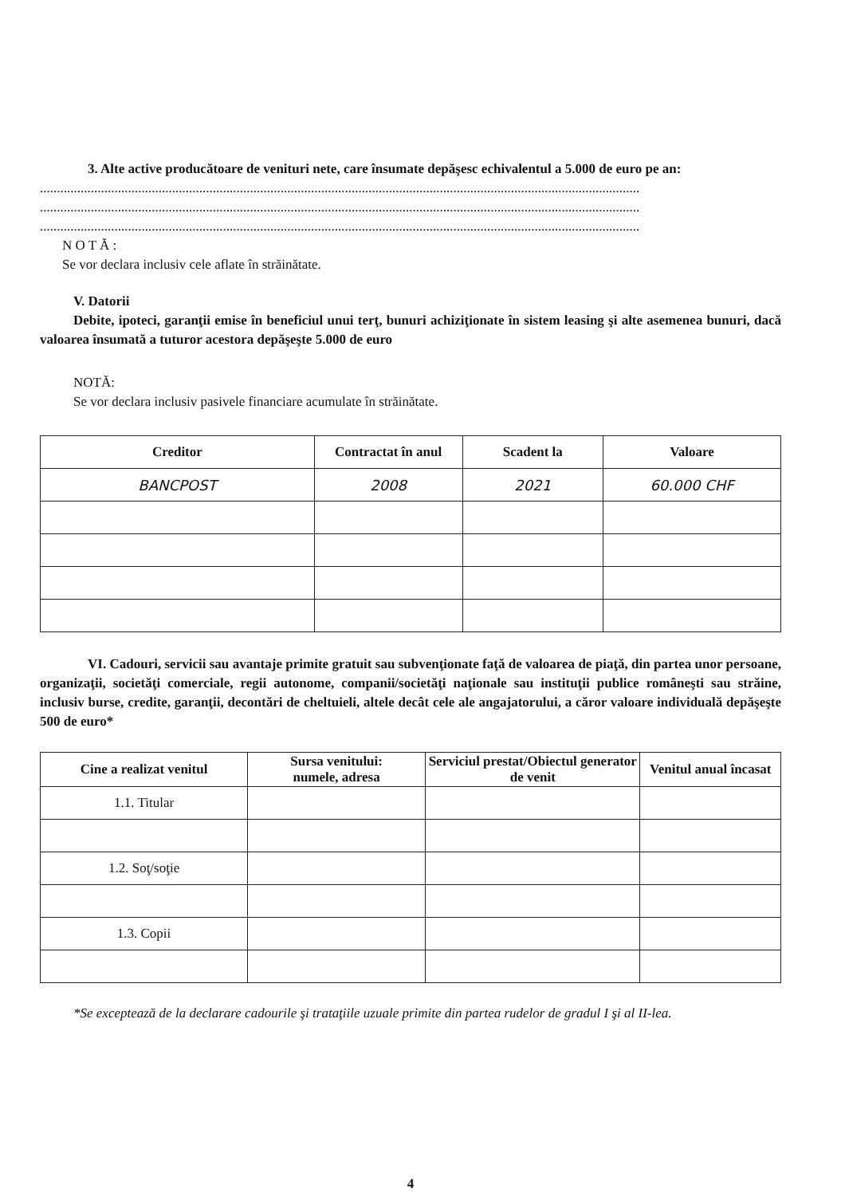3. Alte active producătoare de venituri nete, care însumate depăşesc echivalentul a 5.000 de euro pe an:
.................................................................................................................................................................................
.................................................................................................................................................................................
.................................................................................................................................................................................
N O T Ă :
Se vor declara inclusiv cele aflate în străinătate.
V. Datorii
Debite, ipoteci, garanţii emise în beneficiul unui terţ, bunuri achiziţionate în sistem leasing şi alte asemenea bunuri, dacă valoarea însumată a tuturor acestora depăşeşte 5.000 de euro
NOTĂ:
Se vor declara inclusiv pasivele financiare acumulate în străinătate.
| Creditor | Contractat în anul | Scadent la | Valoare |
| --- | --- | --- | --- |
| BANCPOST | 2008 | 2021 | 60.000 CHF |
VI. Cadouri, servicii sau avantaje primite gratuit sau subvenţionate faţă de valoarea de piaţă, din partea unor persoane, organizaţii, societăţi comerciale, regii autonome, companii/societăţi naţionale sau instituţii publice româneşti sau străine, inclusiv burse, credite, garanţii, decontări de cheltuieli, altele decât cele ale angajatorului, a căror valoare individuală depăşeşte 500 de euro*
| Cine a realizat venitul | Sursa venitului: numele, adresa | Serviciul prestat/Obiectul generator de venit | Venitul anual încasat |
| --- | --- | --- | --- |
| 1.1. Titular | | | |
| 1.2. Soţ/soţie | | | |
| 1.3. Copii | | | |
*Se exceptează de la declarare cadourile şi trataţiile uzuale primite din partea rudelor de gradul I şi al II-lea.
4